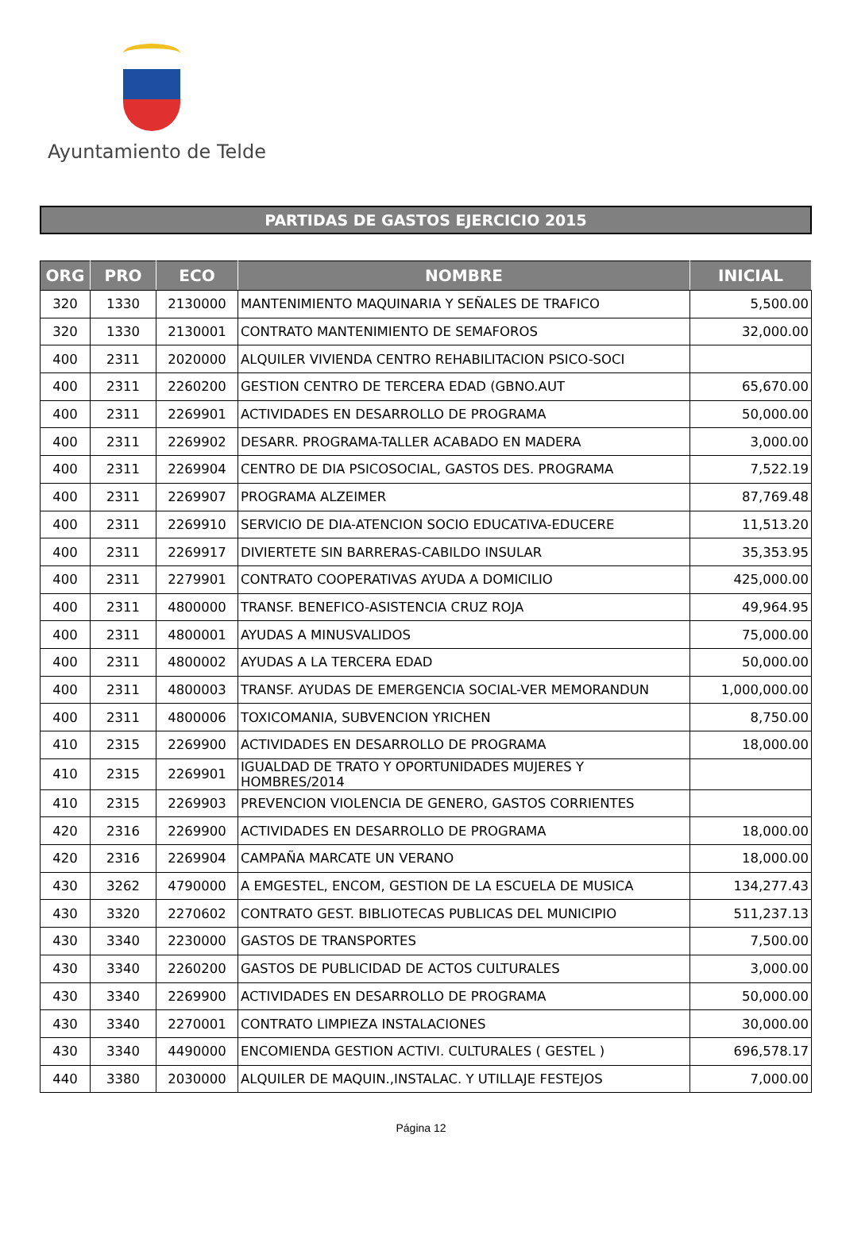Ayuntamiento de Telde
PARTIDAS DE GASTOS EJERCICIO 2015
| ORG | PRO | ECO | NOMBRE | INICIAL |
| --- | --- | --- | --- | --- |
| 320 | 1330 | 2130000 | MANTENIMIENTO MAQUINARIA Y SEÑALES DE TRAFICO | 5,500.00 |
| 320 | 1330 | 2130001 | CONTRATO MANTENIMIENTO DE SEMAFOROS | 32,000.00 |
| 400 | 2311 | 2020000 | ALQUILER VIVIENDA CENTRO REHABILITACION PSICO-SOCI | |
| 400 | 2311 | 2260200 | GESTION CENTRO DE TERCERA EDAD (GBNO.AUT | 65,670.00 |
| 400 | 2311 | 2269901 | ACTIVIDADES EN DESARROLLO DE PROGRAMA | 50,000.00 |
| 400 | 2311 | 2269902 | DESARR. PROGRAMA-TALLER ACABADO EN MADERA | 3,000.00 |
| 400 | 2311 | 2269904 | CENTRO DE DIA PSICOSOCIAL, GASTOS DES. PROGRAMA | 7,522.19 |
| 400 | 2311 | 2269907 | PROGRAMA ALZEIMER | 87,769.48 |
| 400 | 2311 | 2269910 | SERVICIO DE DIA-ATENCION SOCIO EDUCATIVA-EDUCERE | 11,513.20 |
| 400 | 2311 | 2269917 | DIVIERTETE SIN BARRERAS-CABILDO INSULAR | 35,353.95 |
| 400 | 2311 | 2279901 | CONTRATO COOPERATIVAS AYUDA A DOMICILIO | 425,000.00 |
| 400 | 2311 | 4800000 | TRANSF. BENEFICO-ASISTENCIA CRUZ ROJA | 49,964.95 |
| 400 | 2311 | 4800001 | AYUDAS A MINUSVALIDOS | 75,000.00 |
| 400 | 2311 | 4800002 | AYUDAS A LA TERCERA EDAD | 50,000.00 |
| 400 | 2311 | 4800003 | TRANSF. AYUDAS DE EMERGENCIA SOCIAL-VER MEMORANDUN | 1,000,000.00 |
| 400 | 2311 | 4800006 | TOXICOMANIA, SUBVENCION YRICHEN | 8,750.00 |
| 410 | 2315 | 2269900 | ACTIVIDADES EN DESARROLLO DE PROGRAMA | 18,000.00 |
| 410 | 2315 | 2269901 | IGUALDAD DE TRATO Y OPORTUNIDADES MUJERES Y HOMBRES/2014 | |
| 410 | 2315 | 2269903 | PREVENCION VIOLENCIA DE GENERO, GASTOS CORRIENTES | |
| 420 | 2316 | 2269900 | ACTIVIDADES EN DESARROLLO DE PROGRAMA | 18,000.00 |
| 420 | 2316 | 2269904 | CAMPAÑA MARCATE UN VERANO | 18,000.00 |
| 430 | 3262 | 4790000 | A EMGESTEL, ENCOM, GESTION DE LA ESCUELA DE MUSICA | 134,277.43 |
| 430 | 3320 | 2270602 | CONTRATO GEST. BIBLIOTECAS PUBLICAS DEL MUNICIPIO | 511,237.13 |
| 430 | 3340 | 2230000 | GASTOS DE TRANSPORTES | 7,500.00 |
| 430 | 3340 | 2260200 | GASTOS DE PUBLICIDAD DE ACTOS CULTURALES | 3,000.00 |
| 430 | 3340 | 2269900 | ACTIVIDADES EN DESARROLLO DE PROGRAMA | 50,000.00 |
| 430 | 3340 | 2270001 | CONTRATO LIMPIEZA INSTALACIONES | 30,000.00 |
| 430 | 3340 | 4490000 | ENCOMIENDA GESTION ACTIVI. CULTURALES ( GESTEL ) | 696,578.17 |
| 440 | 3380 | 2030000 | ALQUILER DE MAQUIN.,INSTALAC. Y UTILLAJE FESTEJOS | 7,000.00 |
Página 12